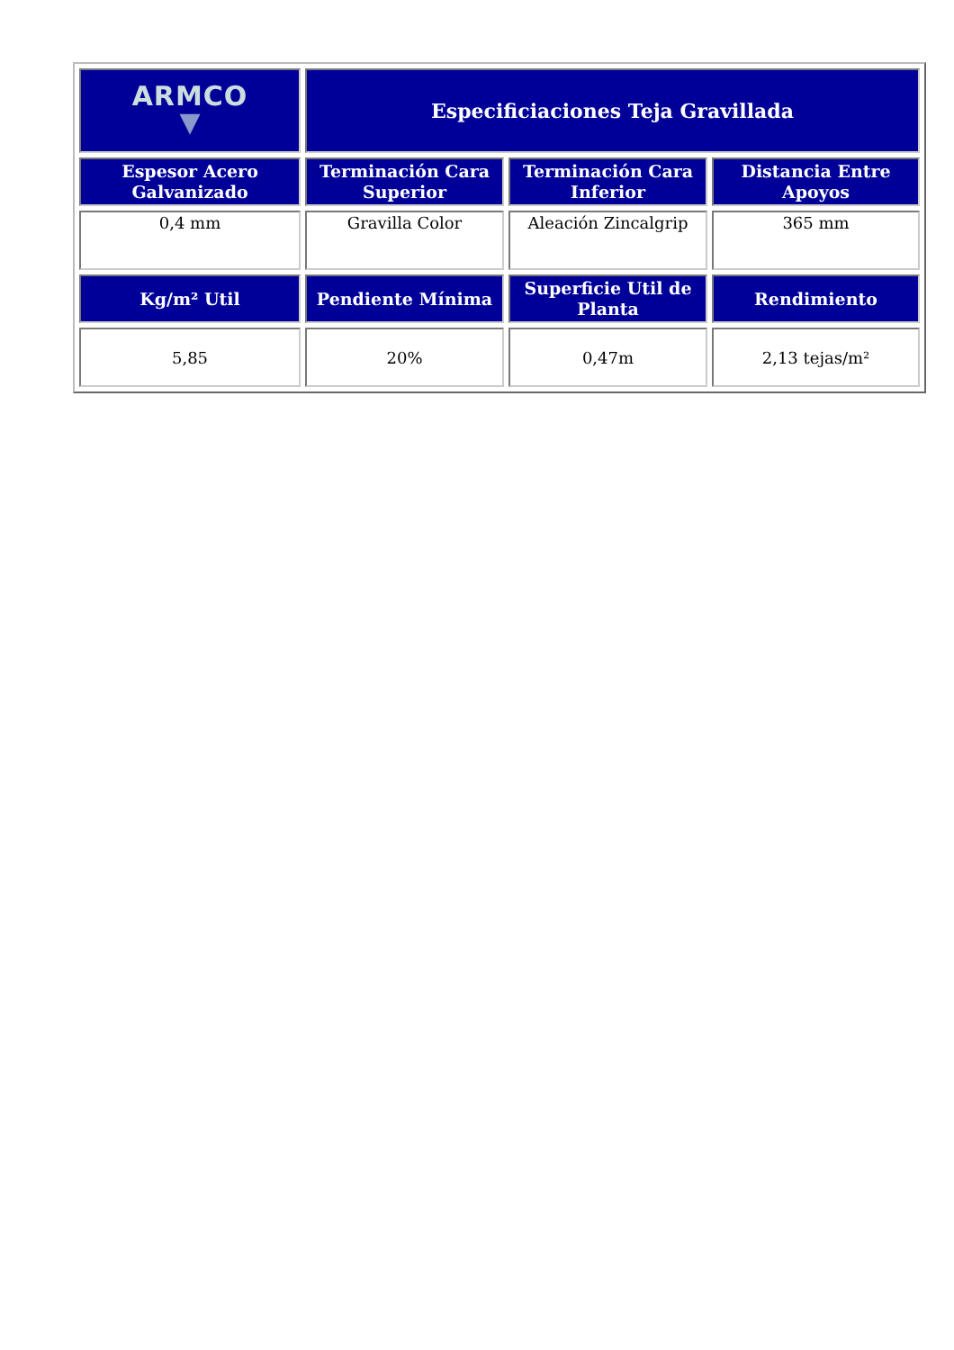| ARMCO ▼ | Especificiaciones Teja Gravillada | | |
| --- | --- | --- | --- |
| Espesor Acero Galvanizado | Terminación Cara Superior | Terminación Cara Inferior | Distancia Entre Apoyos |
| 0,4 mm | Gravilla Color | Aleación Zincalgrip | 365 mm |
| Kg/m² Util | Pendiente Mínima | Superficie Util de Planta | Rendimiento |
| 5,85 | 20% | 0,47m | 2,13 tejas/m² |